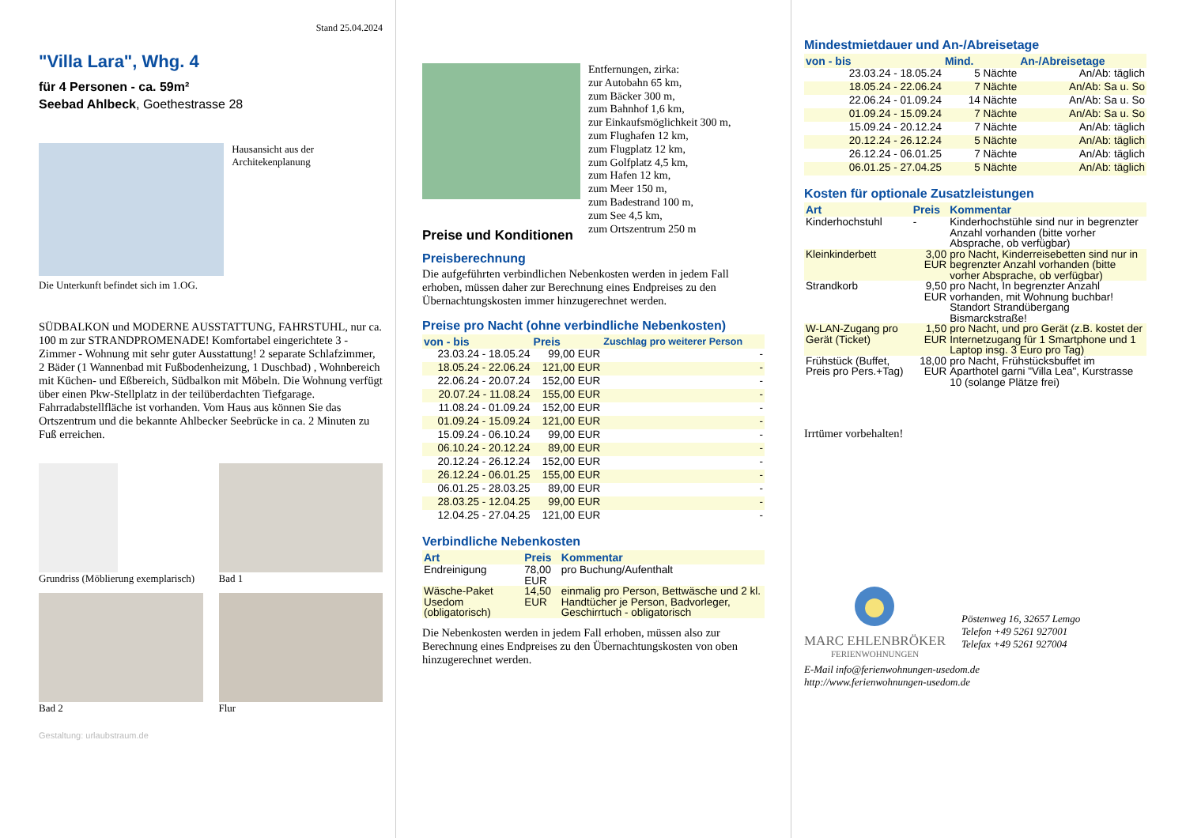Stand 25.04.2024
"Villa Lara", Whg. 4
für 4 Personen - ca. 59m²
Seebad Ahlbeck, Goethestrasse 28
Hausansicht aus der Architekenplanung
Die Unterkunft befindet sich im 1.OG.
SÜDBALKON und MODERNE AUSSTATTUNG, FAHRSTUHL, nur ca. 100 m zur STRANDPROMENADE! Komfortabel eingerichtete 3 - Zimmer - Wohnung mit sehr guter Ausstattung! 2 separate Schlafzimmer, 2 Bäder (1 Wannenbad mit Fußbodenheizung, 1 Duschbad) , Wohnbereich mit Küchen- und Eßbereich, Südbalkon mit Möbeln. Die Wohnung verfügt über einen Pkw-Stellplatz in der teilüberdachten Tiefgarage. Fahrradabstellfläche ist vorhanden. Vom Haus aus können Sie das Ortszentrum und die bekannte Ahlbecker Seebrücke in ca. 2 Minuten zu Fuß erreichen.
Grundriss (Möblierung exemplarisch)
Bad 1
Bad 2
Flur
Gestaltung: urlaubstraum.de
Preise und Konditionen
Entfernungen, zirka:
zur Autobahn 65 km,
zum Bäcker 300 m,
zum Bahnhof 1,6 km,
zur Einkaufsmöglichkeit 300 m,
zum Flughafen 12 km,
zum Flugplatz 12 km,
zum Golfplatz 4,5 km,
zum Hafen 12 km,
zum Meer 150 m,
zum Badestrand 100 m,
zum See 4,5 km,
zum Ortszentrum 250 m
Preisberechnung
Die aufgeführten verbindlichen Nebenkosten werden in jedem Fall erhoben, müssen daher zur Berechnung eines Endpreises zu den Übernachtungskosten immer hinzugerechnet werden.
Preise pro Nacht (ohne verbindliche Nebenkosten)
| von - bis | Preis | Zuschlag pro weiterer Person |
| --- | --- | --- |
| 23.03.24 - 18.05.24 | 99,00 EUR | - |
| 18.05.24 - 22.06.24 | 121,00 EUR | - |
| 22.06.24 - 20.07.24 | 152,00 EUR | - |
| 20.07.24 - 11.08.24 | 155,00 EUR | - |
| 11.08.24 - 01.09.24 | 152,00 EUR | - |
| 01.09.24 - 15.09.24 | 121,00 EUR | - |
| 15.09.24 - 06.10.24 | 99,00 EUR | - |
| 06.10.24 - 20.12.24 | 89,00 EUR | - |
| 20.12.24 - 26.12.24 | 152,00 EUR | - |
| 26.12.24 - 06.01.25 | 155,00 EUR | - |
| 06.01.25 - 28.03.25 | 89,00 EUR | - |
| 28.03.25 - 12.04.25 | 99,00 EUR | - |
| 12.04.25 - 27.04.25 | 121,00 EUR | - |
Verbindliche Nebenkosten
| Art | Preis | Kommentar |
| --- | --- | --- |
| Endreinigung | 78,00 EUR | pro Buchung/Aufenthalt |
| Wäsche-Paket Usedom (obligatorisch) | 14,50 EUR | einmalig pro Person, Bettwäsche und 2 kl. Handtücher je Person, Badvorleger, Geschirrtuch - obligatorisch |
Die Nebenkosten werden in jedem Fall erhoben, müssen also zur Berechnung eines Endpreises zu den Übernachtungskosten von oben hinzugerechnet werden.
Mindestmietdauer und An-/Abreisetage
| von - bis | Mind. | An-/Abreisetage |
| --- | --- | --- |
| 23.03.24 - 18.05.24 | 5 Nächte | An/Ab: täglich |
| 18.05.24 - 22.06.24 | 7 Nächte | An/Ab: Sa u. So |
| 22.06.24 - 01.09.24 | 14 Nächte | An/Ab: Sa u. So |
| 01.09.24 - 15.09.24 | 7 Nächte | An/Ab: Sa u. So |
| 15.09.24 - 20.12.24 | 7 Nächte | An/Ab: täglich |
| 20.12.24 - 26.12.24 | 5 Nächte | An/Ab: täglich |
| 26.12.24 - 06.01.25 | 7 Nächte | An/Ab: täglich |
| 06.01.25 - 27.04.25 | 5 Nächte | An/Ab: täglich |
Kosten für optionale Zusatzleistungen
| Art | Preis | Kommentar |
| --- | --- | --- |
| Kinderhochstuhl | - | Kinderhochstühle sind nur in begrenzter Anzahl vorhanden (bitte vorher Absprache, ob verfügbar) |
| Kleinkinderbett | 3,00 EUR | pro Nacht, Kinderreisebetten sind nur in begrenzter Anzahl vorhanden (bitte vorher Absprache, ob verfügbar) |
| Strandkorb | 9,50 EUR | pro Nacht, In begrenzter Anzahl vorhanden, mit Wohnung buchbar! Standort Strandübergang Bismarckstraße! |
| W-LAN-Zugang pro Gerät (Ticket) | 1,50 EUR | pro Nacht, und pro Gerät (z.B. kostet der Internetzugang für 1 Smartphone und 1 Laptop insg. 3 Euro pro Tag) |
| Frühstück (Buffet, Preis pro Pers.+Tag) | 18,00 EUR | pro Nacht, Frühstücksbuffet im Aparthotel garni "Villa Lea", Kurstrasse 10 (solange Plätze frei) |
Irrtümer vorbehalten!
MARC EHLENBRÖKER
FERIENWOHNUNGEN
Pöstenweg 16, 32657 Lemgo
Telefon +49 5261 927001
Telefax +49 5261 927004
E-Mail info@ferienwohnungen-usedom.de
http://www.ferienwohnungen-usedom.de